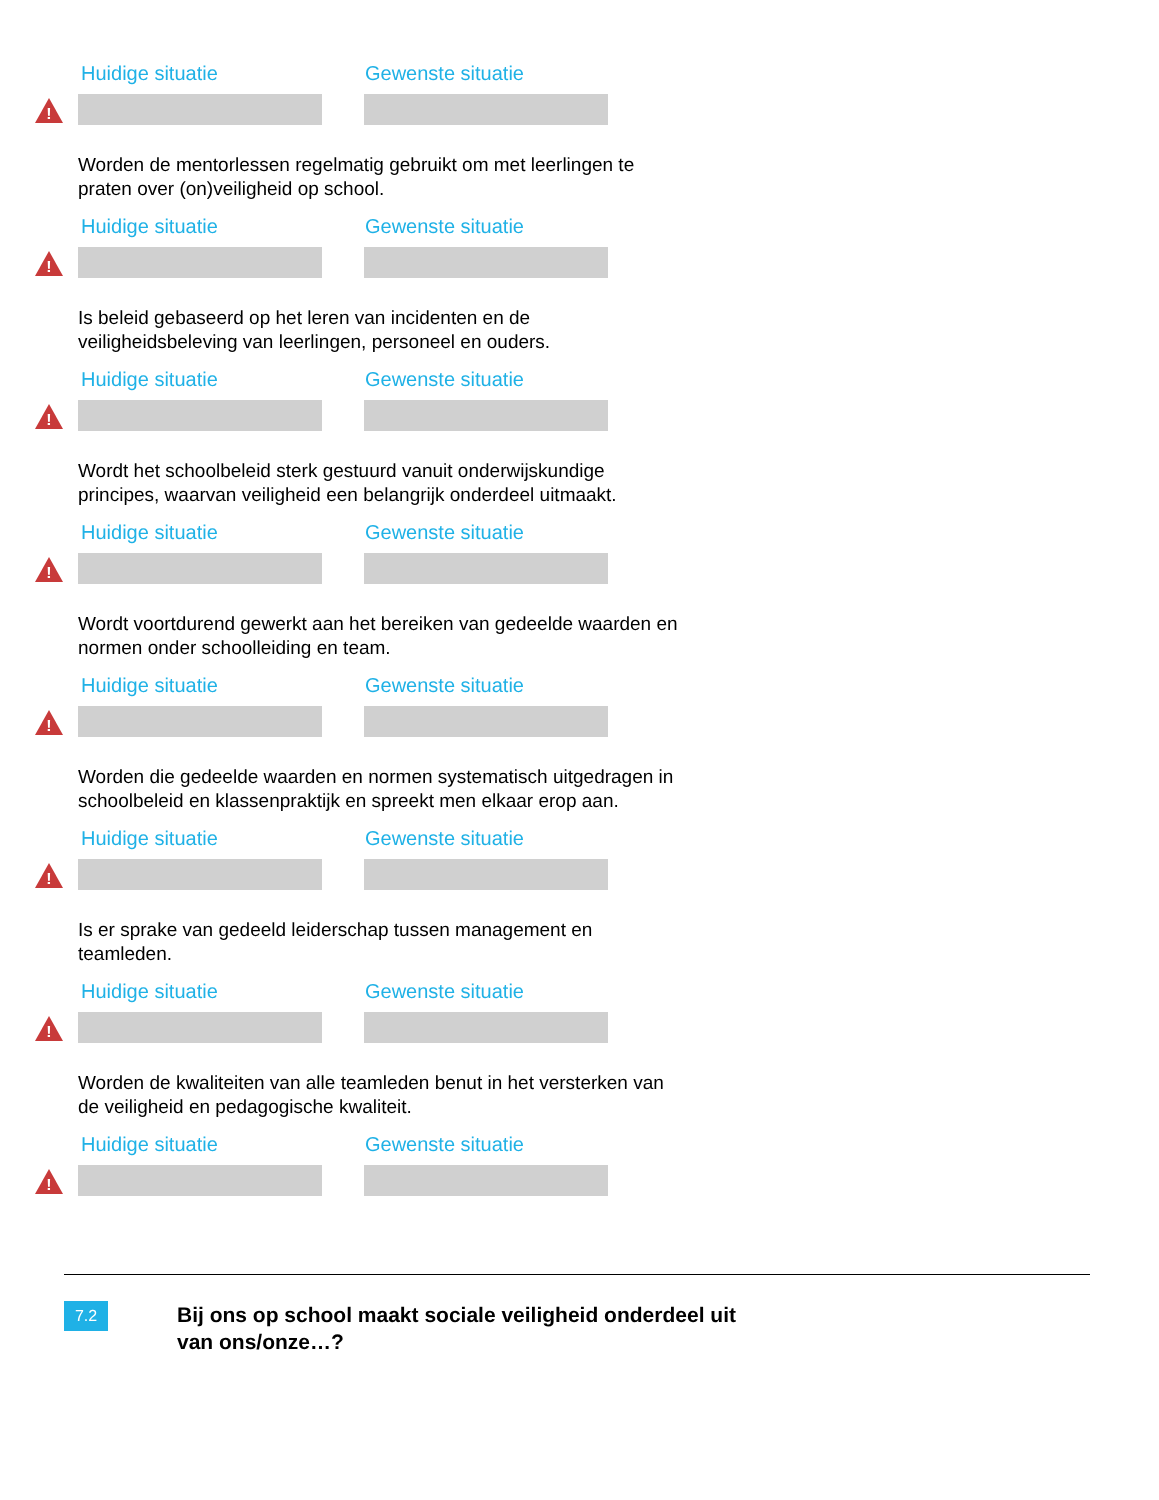Huidige situatie Gewenste situatie
!
Worden de mentorlessen regelmatig gebruikt om met leerlingen te praten over (on)veiligheid op school.
Huidige situatie Gewenste situatie
!
Is beleid gebaseerd op het leren van incidenten en de veiligheidsbeleving van leerlingen, personeel en ouders.
Huidige situatie Gewenste situatie
!
Wordt het schoolbeleid sterk gestuurd vanuit onderwijskundige principes, waarvan veiligheid een belangrijk onderdeel uitmaakt.
Huidige situatie Gewenste situatie
!
Wordt voortdurend gewerkt aan het bereiken van gedeelde waarden en normen onder schoolleiding en team.
Huidige situatie Gewenste situatie
!
Worden die gedeelde waarden en normen systematisch uitgedragen in schoolbeleid en klassenpraktijk en spreekt men elkaar erop aan.
Huidige situatie Gewenste situatie
!
Is er sprake van gedeeld leiderschap tussen management en teamleden.
Huidige situatie Gewenste situatie
!
Worden de kwaliteiten van alle teamleden benut in het versterken van de veiligheid en pedagogische kwaliteit.
Huidige situatie Gewenste situatie
!
7.2
Bij ons op school maakt sociale veiligheid onderdeel uit
van ons/onze…?